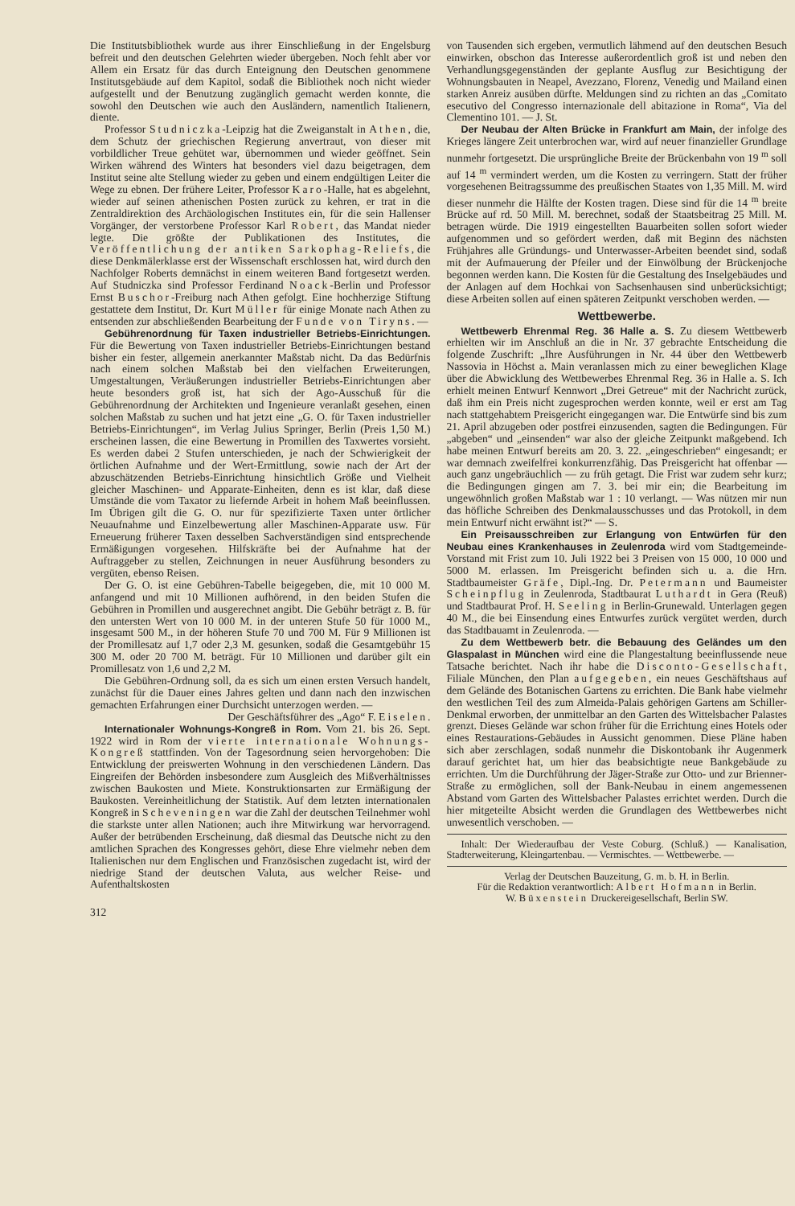Die Institutsbibliothek wurde aus ihrer Einschließung in der Engelsburg befreit und den deutschen Gelehrten wieder übergeben. Noch fehlt aber vor Allem ein Ersatz für das durch Enteignung den Deutschen genommene Institutsgebäude auf dem Kapitol, sodaß die Bibliothek noch nicht wieder aufgestellt und der Benutzung zugänglich gemacht werden konnte, die sowohl den Deutschen wie auch den Ausländern, namentlich Italienern, diente.
Professor Studniczka-Leipzig hat die Zweiganstalt in Athen, die, dem Schutz der griechischen Regierung anvertraut, von dieser mit vorbildlicher Treue gehütet war, übernommen und wieder geöffnet. Sein Wirken während des Winters hat besonders viel dazu beigetragen, dem Institut seine alte Stellung wieder zu geben und einem endgültigen Leiter die Wege zu ebnen. Der frühere Leiter, Professor Karo-Halle, hat es abgelehnt, wieder auf seinen athenischen Posten zurück zu kehren, er trat in die Zentraldirektion des Archäologischen Institutes ein, für die sein Hallenser Vorgänger, der verstorbene Professor Karl Robert, das Mandat nieder legte. Die größte der Publikationen des Institutes, die Veröffentlichung der antiken Sarkophag-Reliefs, die diese Denkmälerklasse erst der Wissenschaft erschlossen hat, wird durch den Nachfolger Roberts demnächst in einem weiteren Band fortgesetzt werden. Auf Studniczka sind Professor Ferdinand Noack-Berlin und Professor Ernst Buschor-Freiburg nach Athen gefolgt. Eine hochherzige Stiftung gestattete dem Institut, Dr. Kurt Müller für einige Monate nach Athen zu entsenden zur abschließenden Bearbeitung der Funde von Tiryns. —
Gebührenordnung für Taxen industrieller Betriebs-Einrichtungen. Für die Bewertung von Taxen industrieller Betriebs-Einrichtungen bestand bisher ein fester, allgemein anerkannter Maßstab nicht. Da das Bedürfnis nach einem solchen Maßstab bei den vielfachen Erweiterungen, Umgestaltungen, Veräußerungen industrieller Betriebs-Einrichtungen aber heute besonders groß ist, hat sich der Ago-Ausschuß für die Gebührenordnung der Architekten und Ingenieure veranlaßt gesehen, einen solchen Maßstab zu suchen und hat jetzt eine „G. O. für Taxen industrieller Betriebs-Einrichtungen“, im Verlag Julius Springer, Berlin (Preis 1,50 M.) erscheinen lassen, die eine Bewertung in Promillen des Taxwertes vorsieht. Es werden dabei 2 Stufen unterschieden, je nach der Schwierigkeit der örtlichen Aufnahme und der Wert-Ermittlung, sowie nach der Art der abzuschätzenden Betriebs-Einrichtung hinsichtlich Größe und Vielheit gleicher Maschinen- und Apparate-Einheiten, denn es ist klar, daß diese Umstände die vom Taxator zu liefernde Arbeit in hohem Maß beeinflussen. Im Übrigen gilt die G. O. nur für spezifizierte Taxen unter örtlicher Neuaufnahme und Einzelbewertung aller Maschinen-Apparate usw. Für Erneuerung früherer Taxen desselben Sachverständigen sind entsprechende Ermäßigungen vorgesehen. Hilfskräfte bei der Aufnahme hat der Auftraggeber zu stellen, Zeichnungen in neuer Ausführung besonders zu vergüten, ebenso Reisen.
Der G. O. ist eine Gebühren-Tabelle beigegeben, die, mit 10 000 M. anfangend und mit 10 Millionen aufhörend, in den beiden Stufen die Gebühren in Promillen und ausgerechnet angibt. Die Gebühr beträgt z. B. für den untersten Wert von 10 000 M. in der unteren Stufe 50 für 1000 M., insgesamt 500 M., in der höheren Stufe 70 und 700 M. Für 9 Millionen ist der Promillesatz auf 1,7 oder 2,3 M. gesunken, sodaß die Gesamtgebühr 15 300 M. oder 20 700 M. beträgt. Für 10 Millionen und darüber gilt ein Promillesatz von 1,6 und 2,2 M.
Die Gebühren-Ordnung soll, da es sich um einen ersten Versuch handelt, zunächst für die Dauer eines Jahres gelten und dann nach den inzwischen gemachten Erfahrungen einer Durchsicht unterzogen werden. —
Der Geschäftsführer des „Ago“ F. Eiselen.
Internationaler Wohnungs-Kongreß in Rom. Vom 21. bis 26. Sept. 1922 wird in Rom der vierte internationale Wohnungs-Kongreß stattfinden. Von der Tagesordnung seien hervorgehoben: Die Entwicklung der preiswerten Wohnung in den verschiedenen Ländern. Das Eingreifen der Behörden insbesondere zum Ausgleich des Mißverhältnisses zwischen Baukosten und Miete. Konstruktionsarten zur Ermäßigung der Baukosten. Vereinheitlichung der Statistik. Auf dem letzten internationalen Kongreß in Scheveningen war die Zahl der deutschen Teilnehmer wohl die starkste unter allen Nationen; auch ihre Mitwirkung war hervorragend. Außer der betrübenden Erscheinung, daß diesmal das Deutsche nicht zu den amtlichen Sprachen des Kongresses gehört, diese Ehre vielmehr neben dem Italienischen nur dem Englischen und Französischen zugedacht ist, wird der niedrige Stand der deutschen Valuta, aus welcher Reise- und Aufenthaltskosten
312
von Tausenden sich ergeben, vermutlich lähmend auf den deutschen Besuch einwirken, obschon das Interesse außerordentlich groß ist und neben den Verhandlungsgegenständen der geplante Ausflug zur Besichtigung der Wohnungsbauten in Neapel, Avezzano, Florenz, Venedig und Mailand einen starken Anreiz ausüben dürfte. Meldungen sind zu richten an das „Comitato esecutivo del Congresso internazionale dell abitazione in Roma“, Via del Clementino 101. — J. St.
Der Neubau der Alten Brücke in Frankfurt am Main, der infolge des Krieges längere Zeit unterbrochen war, wird auf neuer finanzieller Grundlage nunmehr fortgesetzt. Die ursprüngliche Breite der Brückenbahn von 19 <sup>m</sup> soll auf 14 <sup>m</sup> vermindert werden, um die Kosten zu verringern. Statt der früher vorgesehenen Beitragssumme des preußischen Staates von 1,35 Mill. M. wird dieser nunmehr die Hälfte der Kosten tragen. Diese sind für die 14 <sup>m</sup> breite Brücke auf rd. 50 Mill. M. berechnet, sodaß der Staatsbeitrag 25 Mill. M. betragen würde. Die 1919 eingestellten Bauarbeiten sollen sofort wieder aufgenommen und so gefördert werden, daß mit Beginn des nächsten Frühjahres alle Gründungs- und Unterwasser-Arbeiten beendet sind, sodaß mit der Aufmauerung der Pfeiler und der Einwölbung der Brückenjoche begonnen werden kann. Die Kosten für die Gestaltung des Inselgebäudes und der Anlagen auf dem Hochkai von Sachsenhausen sind unberücksichtigt; diese Arbeiten sollen auf einen späteren Zeitpunkt verschoben werden. —
Wettbewerbe.
Wettbewerb Ehrenmal Reg. 36 Halle a. S. Zu diesem Wettbewerb erhielten wir im Anschluß an die in Nr. 37 gebrachte Entscheidung die folgende Zuschrift: „Ihre Ausführungen in Nr. 44 über den Wettbewerb Nassovia in Höchst a. Main veranlassen mich zu einer beweglichen Klage über die Abwicklung des Wettbewerbes Ehrenmal Reg. 36 in Halle a. S. Ich erhielt meinen Entwurf Kennwort „Drei Getreue“ mit der Nachricht zurück, daß ihm ein Preis nicht zugesprochen werden konnte, weil er erst am Tag nach stattgehabtem Preisgericht eingegangen war. Die Entwürfe sind bis zum 21. April abzugeben oder postfrei einzusenden, sagten die Bedingungen. Für „abgeben“ und „einsenden“ war also der gleiche Zeitpunkt maßgebend. Ich habe meinen Entwurf bereits am 20. 3. 22. „eingeschrieben“ eingesandt; er war demnach zweifelfrei konkurrenzfähig. Das Preisgericht hat offenbar — auch ganz ungebräuchlich — zu früh getagt. Die Frist war zudem sehr kurz; die Bedingungen gingen am 7. 3. bei mir ein; die Bearbeitung im ungewöhnlich großen Maßstab war 1 : 10 verlangt. — Was nützen mir nun das höfliche Schreiben des Denkmalausschusses und das Protokoll, in dem mein Entwurf nicht erwähnt ist?“ — S.
Ein Preisausschreiben zur Erlangung von Entwürfen für den Neubau eines Krankenhauses in Zeulenroda wird vom Stadtgemeinde-Vorstand mit Frist zum 10. Juli 1922 bei 3 Preisen von 15 000, 10 000 und 5000 M. erlassen. Im Preisgericht befinden sich u. a. die Hrn. Stadtbaumeister Gräfe, Dipl.-Ing. Dr. Petermann und Baumeister Scheinpflug in Zeulenroda, Stadtbaurat Luthardt in Gera (Reuß) und Stadtbaurat Prof. H. Seeling in Berlin-Grunewald. Unterlagen gegen 40 M., die bei Einsendung eines Entwurfes zurück vergütet werden, durch das Stadtbauamt in Zeulenroda. —
Zu dem Wettbewerb betr. die Bebauung des Geländes um den Glaspalast in München wird eine die Plangestaltung beeinflussende neue Tatsache berichtet. Nach ihr habe die Disconto-Gesellschaft, Filiale München, den Plan aufgegeben, ein neues Geschäftshaus auf dem Gelände des Botanischen Gartens zu errichten. Die Bank habe vielmehr den westlichen Teil des zum Almeida-Palais gehörigen Gartens am Schiller-Denkmal erworben, der unmittelbar an den Garten des Wittelsbacher Palastes grenzt. Dieses Gelände war schon früher für die Errichtung eines Hotels oder eines Restaurations-Gebäudes in Aussicht genommen. Diese Pläne haben sich aber zerschlagen, sodaß nunmehr die Diskontobank ihr Augenmerk darauf gerichtet hat, um hier das beabsichtigte neue Bankgebäude zu errichten. Um die Durchführung der Jäger-Straße zur Otto- und zur Brienner-Straße zu ermöglichen, soll der Bank-Neubau in einem angemessenen Abstand vom Garten des Wittelsbacher Palastes errichtet werden. Durch die hier mitgeteilte Absicht werden die Grundlagen des Wettbewerbes nicht unwesentlich verschoben. —
Inhalt: Der Wiederaufbau der Veste Coburg. (Schluß.) — Kanalisation, Stadterweiterung, Kleingartenbau. — Vermischtes. — Wettbewerbe. —
Verlag der Deutschen Bauzeitung, G. m. b. H. in Berlin.
Für die Redaktion verantwortlich: Albert Hofmann in Berlin.
W. Büxenstein Druckereigesellschaft, Berlin SW.